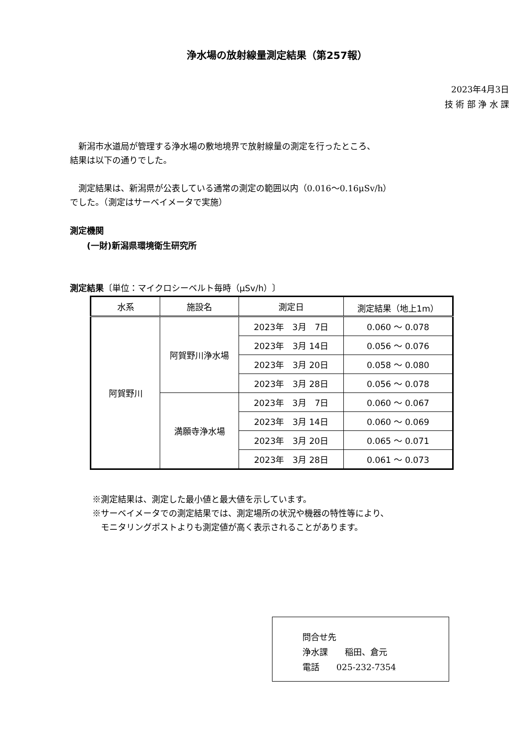浄水場の放射線量測定結果（第257報）
2023年4月3日
技 術 部 浄 水 課
　新潟市水道局が管理する浄水場の敷地境界で放射線量の測定を行ったところ、
結果は以下の通りでした。
　測定結果は、新潟県が公表している通常の測定の範囲以内（0.016～0.16μSv/h）
でした。（測定はサーベイメータで実施）
測定機関
　　(一財)新潟県環境衛生研究所
測定結果〔単位：マイクロシーベルト毎時（μSv/h）〕
| 水系 | 施設名 | 測定日 | 測定結果（地上1m） |
| --- | --- | --- | --- |
| 阿賀野川 | 阿賀野川浄水場 | 2023年 3月 7日 | 0.060 ～ 0.078 |
| | | 2023年 3月 14日 | 0.056 ～ 0.076 |
| | | 2023年 3月 20日 | 0.058 ～ 0.080 |
| | | 2023年 3月 28日 | 0.056 ～ 0.078 |
| | 満願寺浄水場 | 2023年 3月 7日 | 0.060 ～ 0.067 |
| | | 2023年 3月 14日 | 0.060 ～ 0.069 |
| | | 2023年 3月 20日 | 0.065 ～ 0.071 |
| | | 2023年 3月 28日 | 0.061 ～ 0.073 |
※測定結果は、測定した最小値と最大値を示しています。
※サーベイメータでの測定結果では、測定場所の状況や機器の特性等により、
　モニタリングポストよりも測定値が高く表示されることがあります。
問合せ先
浄水課　　稲田、倉元
電話　　025-232-7354